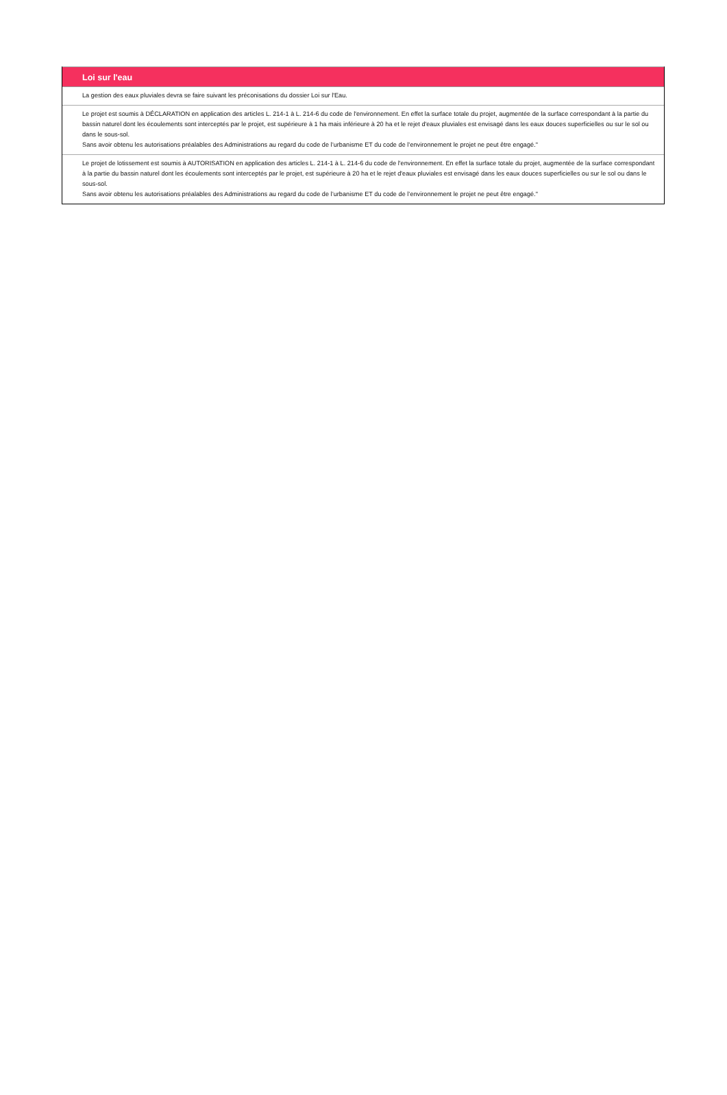Loi sur l'eau
La gestion des eaux pluviales devra se faire suivant les préconisations du dossier Loi sur l'Eau.
Le projet est soumis à DÉCLARATION en application des articles L. 214-1 à L. 214-6 du code de l'environnement. En effet la surface totale du projet, augmentée de la surface correspondant à la partie du bassin naturel dont les écoulements sont interceptés par le projet, est supérieure à 1 ha mais inférieure à 20 ha et le rejet d'eaux pluviales est envisagé dans les eaux douces superficielles ou sur le sol ou dans le sous-sol.
Sans avoir obtenu les autorisations préalables des Administrations au regard du code de l’urbanisme ET du code de l’environnement le projet ne peut être engagé."
Le projet de lotissement est soumis à AUTORISATION en application des articles L. 214-1 à L. 214-6 du code de l'environnement. En effet la surface totale du projet, augmentée de la surface correspondant à la partie du bassin naturel dont les écoulements sont interceptés par le projet, est supérieure à 20 ha et le rejet d'eaux pluviales est envisagé dans les eaux douces superficielles ou sur le sol ou dans le sous-sol.
Sans avoir obtenu les autorisations préalables des Administrations au regard du code de l’urbanisme ET du code de l’environnement le projet ne peut être engagé."